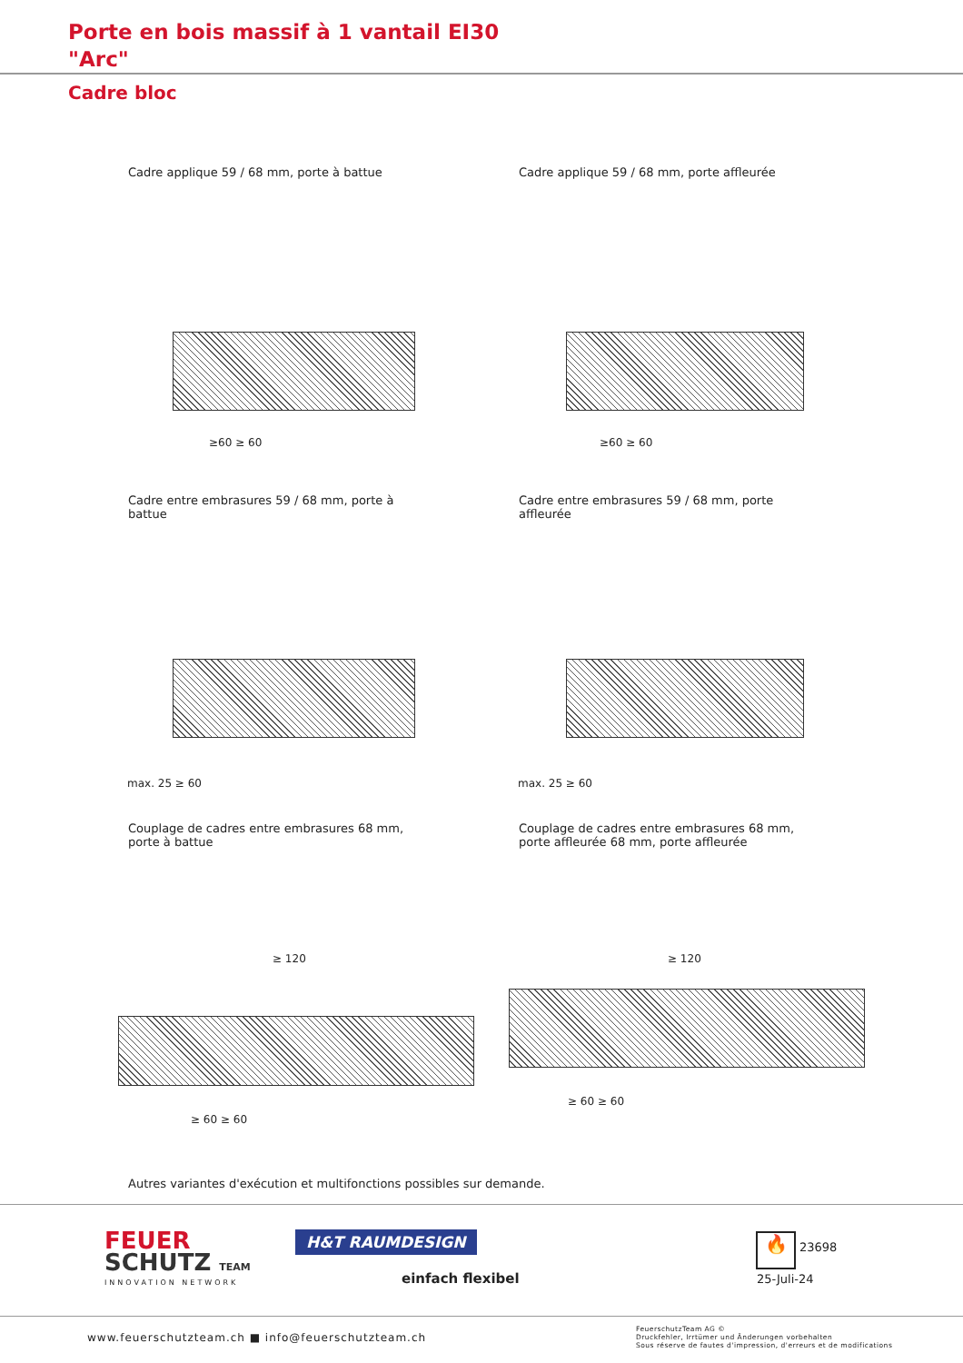Porte en bois massif à 1 vantail EI30
"Arc"
Cadre bloc
Cadre applique 59 / 68 mm, porte à battue
Cadre applique 59 / 68 mm, porte affleurée
≥60 ≥ 60 ≥60 ≥ 60
Cadre entre embrasures 59 / 68 mm, porte à battue
Cadre entre embrasures 59 / 68 mm, porte affleurée
max. 25 ≥ 60 max. 25 ≥ 60
Couplage de cadres entre embrasures 68 mm, porte à battue
Couplage de cadres entre embrasures 68 mm, porte affleurée 68 mm, porte affleurée
≥ 120 ≥ 120
≥ 60 ≥ 60
≥ 60 ≥ 60
Autres variantes d'exécution et multifonctions possibles sur demande.
FEUER
SCHUTZ TEAM
INNOVATION NETWORK
H&T RAUMDESIGN
einfach flexibel
🔥 23698
25-Juli-24
www.feuerschutzteam.ch ■ info@feuerschutzteam.ch
FeuerschutzTeam AG ©
Druckfehler, Irrtümer und Änderungen vorbehalten
Sous réserve de fautes d'impression, d'erreurs et de modifications